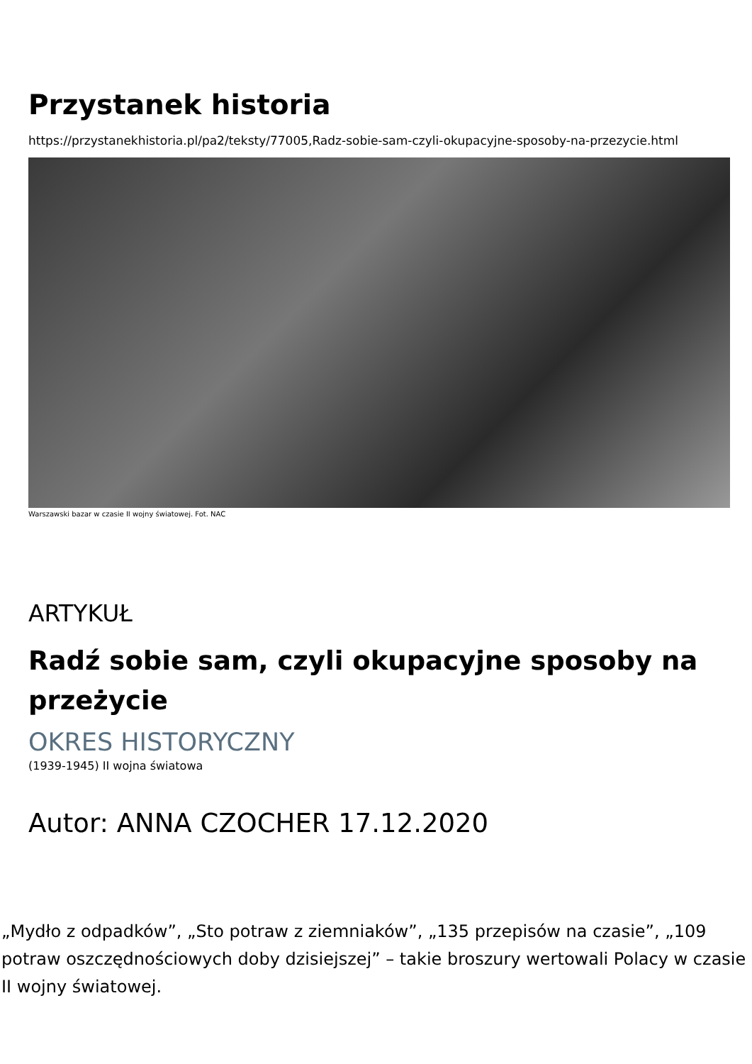Przystanek historia
https://przystanekhistoria.pl/pa2/teksty/77005,Radz-sobie-sam-czyli-okupacyjne-sposoby-na-przezycie.html
Warszawski bazar w czasie II wojny światowej. Fot. NAC
ARTYKUŁ
Radź sobie sam, czyli okupacyjne sposoby na przeżycie
OKRES HISTORYCZNY
(1939-1945) II wojna światowa
Autor: ANNA CZOCHER 17.12.2020
„Mydło z odpadków”, „Sto potraw z ziemniaków”, „135 przepisów na czasie”, „109 potraw oszczędnościowych doby dzisiejszej” – takie broszury wertowali Polacy w czasie II wojny światowej.